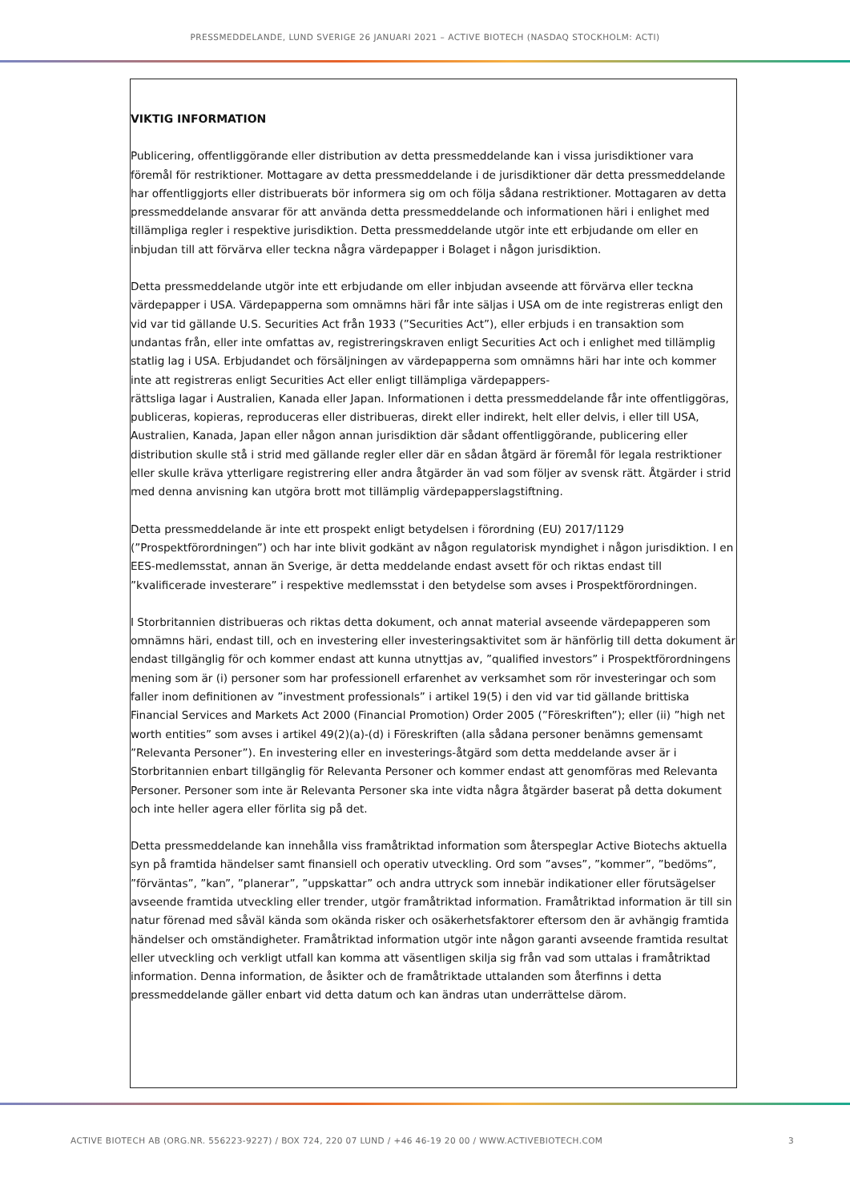PRESSMEDDELANDE, LUND SVERIGE 26 JANUARI 2021 – ACTIVE BIOTECH (NASDAQ STOCKHOLM: ACTI)
VIKTIG INFORMATION
Publicering, offentliggörande eller distribution av detta pressmeddelande kan i vissa jurisdiktioner vara föremål för restriktioner. Mottagare av detta pressmeddelande i de jurisdiktioner där detta pressmeddelande har offentliggjorts eller distribuerats bör informera sig om och följa sådana restriktioner. Mottagaren av detta pressmeddelande ansvarar för att använda detta pressmeddelande och informationen häri i enlighet med tillämpliga regler i respektive jurisdiktion. Detta pressmeddelande utgör inte ett erbjudande om eller en inbjudan till att förvärva eller teckna några värdepapper i Bolaget i någon jurisdiktion.
Detta pressmeddelande utgör inte ett erbjudande om eller inbjudan avseende att förvärva eller teckna värdepapper i USA. Värdepapperna som omnämns häri får inte säljas i USA om de inte registreras enligt den vid var tid gällande U.S. Securities Act från 1933 (”Securities Act”), eller erbjuds i en transaktion som undantas från, eller inte omfattas av, registreringskraven enligt Securities Act och i enlighet med tillämplig statlig lag i USA. Erbjudandet och försäljningen av värdepapperna som omnämns häri har inte och kommer inte att registreras enligt Securities Act eller enligt tillämpliga värdepappers-
rättsliga lagar i Australien, Kanada eller Japan. Informationen i detta pressmeddelande får inte offentliggöras, publiceras, kopieras, reproduceras eller distribueras, direkt eller indirekt, helt eller delvis, i eller till USA, Australien, Kanada, Japan eller någon annan jurisdiktion där sådant offentliggörande, publicering eller distribution skulle stå i strid med gällande regler eller där en sådan åtgärd är föremål för legala restriktioner eller skulle kräva ytterligare registrering eller andra åtgärder än vad som följer av svensk rätt. Åtgärder i strid med denna anvisning kan utgöra brott mot tillämplig värdepapperslagstiftning.
Detta pressmeddelande är inte ett prospekt enligt betydelsen i förordning (EU) 2017/1129 (”Prospektförordningen”) och har inte blivit godkänt av någon regulatorisk myndighet i någon jurisdiktion. I en EES-medlemsstat, annan än Sverige, är detta meddelande endast avsett för och riktas endast till ”kvalificerade investerare” i respektive medlemsstat i den betydelse som avses i Prospektförordningen.
I Storbritannien distribueras och riktas detta dokument, och annat material avseende värdepapperen som omnämns häri, endast till, och en investering eller investeringsaktivitet som är hänförlig till detta dokument är endast tillgänglig för och kommer endast att kunna utnyttjas av, ”qualified investors” i Prospektförordningens mening som är (i) personer som har professionell erfarenhet av verksamhet som rör investeringar och som faller inom definitionen av ”investment professionals” i artikel 19(5) i den vid var tid gällande brittiska Financial Services and Markets Act 2000 (Financial Promotion) Order 2005 (”Föreskriften”); eller (ii) ”high net worth entities” som avses i artikel 49(2)(a)-(d) i Föreskriften (alla sådana personer benämns gemensamt ”Relevanta Personer”). En investering eller en investerings-åtgärd som detta meddelande avser är i Storbritannien enbart tillgänglig för Relevanta Personer och kommer endast att genomföras med Relevanta Personer. Personer som inte är Relevanta Personer ska inte vidta några åtgärder baserat på detta dokument och inte heller agera eller förlita sig på det.
Detta pressmeddelande kan innehålla viss framåtriktad information som återspeglar Active Biotechs aktuella syn på framtida händelser samt finansiell och operativ utveckling. Ord som ”avses”, ”kommer”, ”bedöms”, ”förväntas”, ”kan”, ”planerar”, ”uppskattar” och andra uttryck som innebär indikationer eller förutsägelser avseende framtida utveckling eller trender, utgör framåtriktad information. Framåtriktad information är till sin natur förenad med såväl kända som okända risker och osäkerhetsfaktorer eftersom den är avhängig framtida händelser och omständigheter. Framåtriktad information utgör inte någon garanti avseende framtida resultat eller utveckling och verkligt utfall kan komma att väsentligen skilja sig från vad som uttalas i framåtriktad information. Denna information, de åsikter och de framåtriktade uttalanden som återfinns i detta pressmeddelande gäller enbart vid detta datum och kan ändras utan underrättelse därom.
ACTIVE BIOTECH AB (ORG.NR. 556223-9227) / BOX 724, 220 07 LUND / +46 46-19 20 00 / WWW.ACTIVEBIOTECH.COM 3